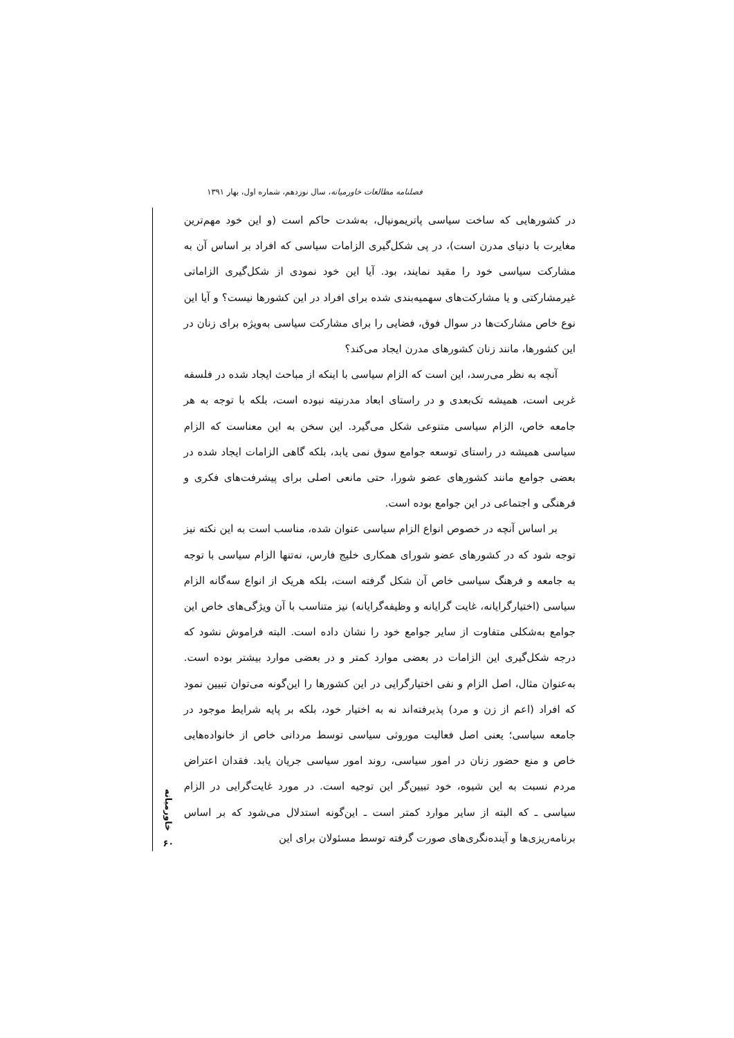فصلنامه مطالعات خاورمیانه، سال نوزدهم، شماره اول، بهار ۱۳۹۱
در کشورهایی که ساخت سیاسی پاتریمونیال، به‌شدت حاکم است (و این خود مهم‌ترین مغایرت با دنیای مدرن است)، در پی شکل‌گیری الزامات سیاسی که افراد بر اساس آن به مشارکت سیاسی خود را مقید نمایند، بود. آیا این خود نمودی از شکل‌گیری الزاماتی غیرمشارکتی و یا مشارکت‌های سهمیه‌بندی شده برای افراد در این کشورها نیست؟ و آیا این نوع خاص مشارکت‌ها در سوال فوق، فضایی را برای مشارکت سیاسی به‌ویژه برای زنان در این کشورها، مانند زنان کشورهای مدرن ایجاد می‌کند؟
آنچه به نظر می‌رسد، این است که الزام سیاسی با اینکه از مباحث ایجاد شده در فلسفه غربی است، همیشه تک‌بعدی و در راستای ابعاد مدرنیته نبوده است، بلکه با توجه به هر جامعه خاص، الزام سیاسی متنوعی شکل می‌گیرد. این سخن به این معناست که الزام سیاسی همیشه در راستای توسعه جوامع سوق نمی یابد، بلکه گاهی الزامات ایجاد شده در بعضی جوامع مانند کشورهای عضو شورا، حتی مانعی اصلی برای پیشرفت‌های فکری و فرهنگی و اجتماعی در این جوامع بوده است.
بر اساس آنچه در خصوص انواع الزام سیاسی عنوان شده، مناسب است به این نکته نیز توجه شود که در کشورهای عضو شورای همکاری خلیج فارس، نه‌تنها الزام سیاسی با توجه به جامعه و فرهنگ سیاسی خاص آن شکل گرفته است، بلکه هریک از انواع سه‌گانه الزام سیاسی (اختیارگرایانه، غایت گرایانه و وظیفه‌گرایانه) نیز متناسب با آن ویژگی‌های خاص این جوامع به‌شکلی متفاوت از سایر جوامع خود را نشان داده است. البته فراموش نشود که درجه شکل‌گیری این الزامات در بعضی موارد کمتر و در بعضی موارد بیشتر بوده است. به‌عنوان مثال، اصل الزام و نفی اختیارگرایی در این کشورها را این‌گونه می‌توان تبیین نمود که افراد (اعم از زن و مرد) پذیرفته‌اند نه به اختیار خود، بلکه بر پایه شرایط موجود در جامعه سیاسی؛ یعنی اصل فعالیت موروثی سیاسی توسط مردانی خاص از خانواده‌هایی خاص و منع حضور زنان در امور سیاسی، روند امور سیاسی جریان یابد. فقدان اعتراض مردم نسبت به این شیوه، خود تبیین‌گر این توجیه است. در مورد غایت‌گرایی در الزام سیاسی ـ که البته از سایر موارد کمتر است ـ این‌گونه استدلال می‌شود که بر اساس برنامه‌ریزی‌ها و آینده‌نگری‌های صورت گرفته توسط مسئولان برای این
خاورمیانه
۶۰